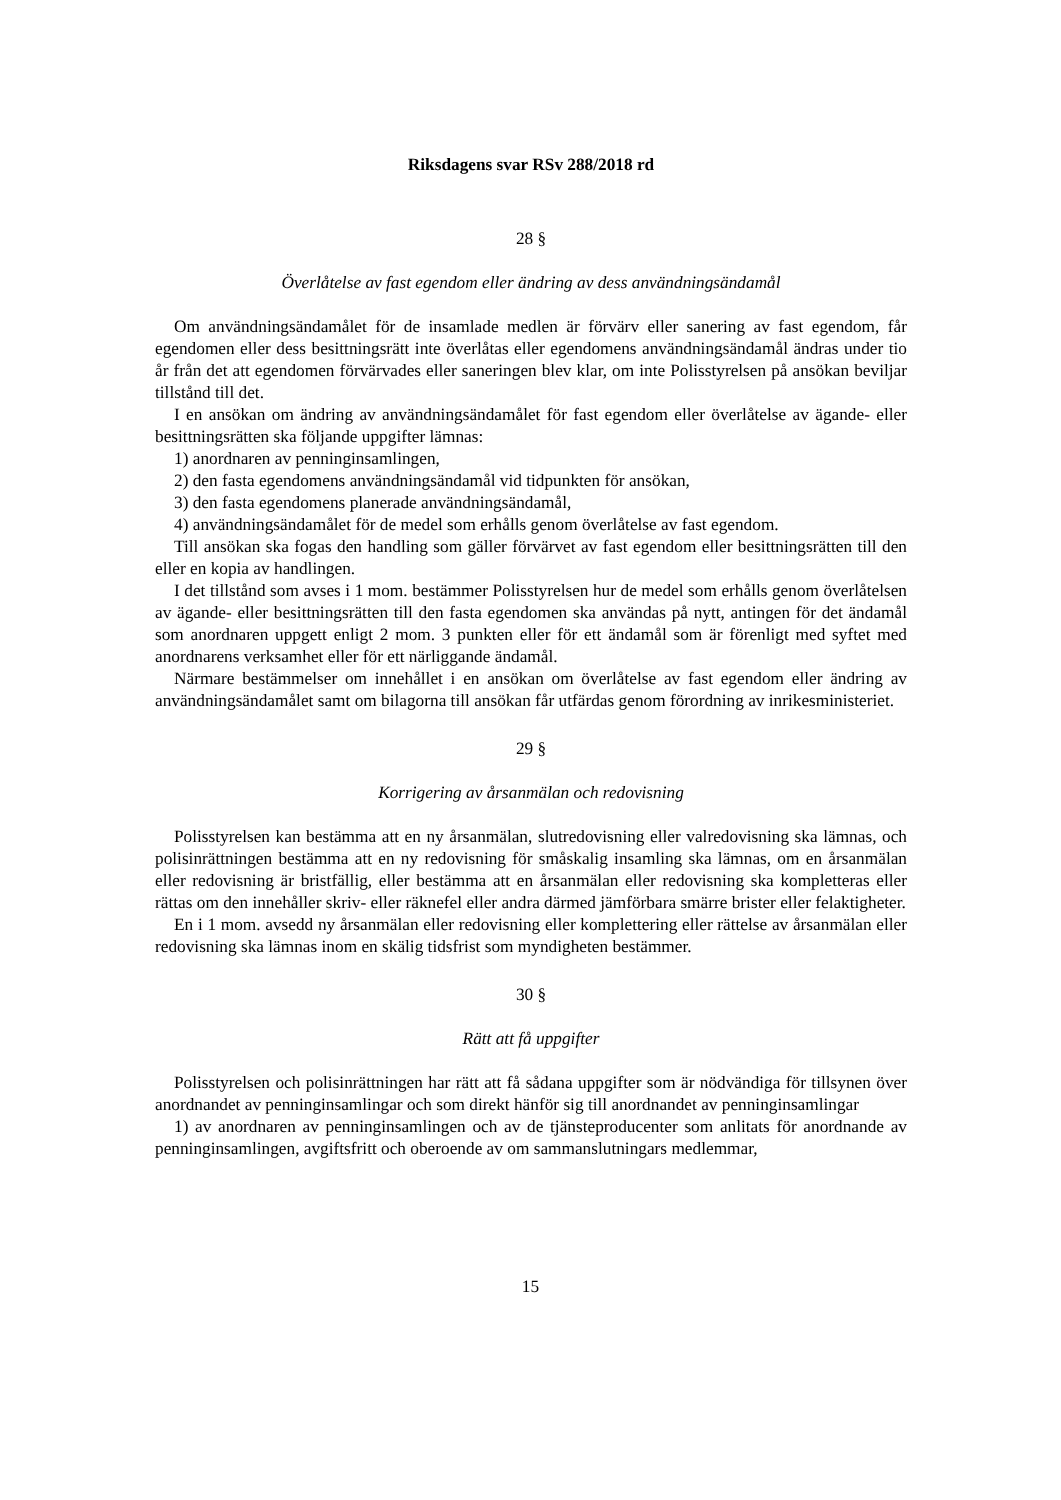Riksdagens svar RSv 288/2018 rd
28 §
Överlåtelse av fast egendom eller ändring av dess användningsändamål
Om användningsändamålet för de insamlade medlen är förvärv eller sanering av fast egendom, får egendomen eller dess besittningsrätt inte överlåtas eller egendomens användningsändamål ändras under tio år från det att egendomen förvärvades eller saneringen blev klar, om inte Polisstyrelsen på ansökan beviljar tillstånd till det.
I en ansökan om ändring av användningsändamålet för fast egendom eller överlåtelse av ägande- eller besittningsrätten ska följande uppgifter lämnas:
1) anordnaren av penninginsamlingen,
2) den fasta egendomens användningsändamål vid tidpunkten för ansökan,
3) den fasta egendomens planerade användningsändamål,
4) användningsändamålet för de medel som erhålls genom överlåtelse av fast egendom.
Till ansökan ska fogas den handling som gäller förvärvet av fast egendom eller besittningsrätten till den eller en kopia av handlingen.
I det tillstånd som avses i 1 mom. bestämmer Polisstyrelsen hur de medel som erhålls genom överlåtelsen av ägande- eller besittningsrätten till den fasta egendomen ska användas på nytt, antingen för det ändamål som anordnaren uppgett enligt 2 mom. 3 punkten eller för ett ändamål som är förenligt med syftet med anordnarens verksamhet eller för ett närliggande ändamål.
Närmare bestämmelser om innehållet i en ansökan om överlåtelse av fast egendom eller ändring av användningsändamålet samt om bilagorna till ansökan får utfärdas genom förordning av inrikesministeriet.
29 §
Korrigering av årsanmälan och redovisning
Polisstyrelsen kan bestämma att en ny årsanmälan, slutredovisning eller valredovisning ska lämnas, och polisinrättningen bestämma att en ny redovisning för småskalig insamling ska lämnas, om en årsanmälan eller redovisning är bristfällig, eller bestämma att en årsanmälan eller redovisning ska kompletteras eller rättas om den innehåller skriv- eller räknefel eller andra därmed jämförbara smärre brister eller felaktigheter.
En i 1 mom. avsedd ny årsanmälan eller redovisning eller komplettering eller rättelse av årsanmälan eller redovisning ska lämnas inom en skälig tidsfrist som myndigheten bestämmer.
30 §
Rätt att få uppgifter
Polisstyrelsen och polisinrättningen har rätt att få sådana uppgifter som är nödvändiga för tillsynen över anordnandet av penninginsamlingar och som direkt hänför sig till anordnandet av penninginsamlingar
1) av anordnaren av penninginsamlingen och av de tjänsteproducenter som anlitats för anordnande av penninginsamlingen, avgiftsfritt och oberoende av om sammanslutningars medlemmar,
15